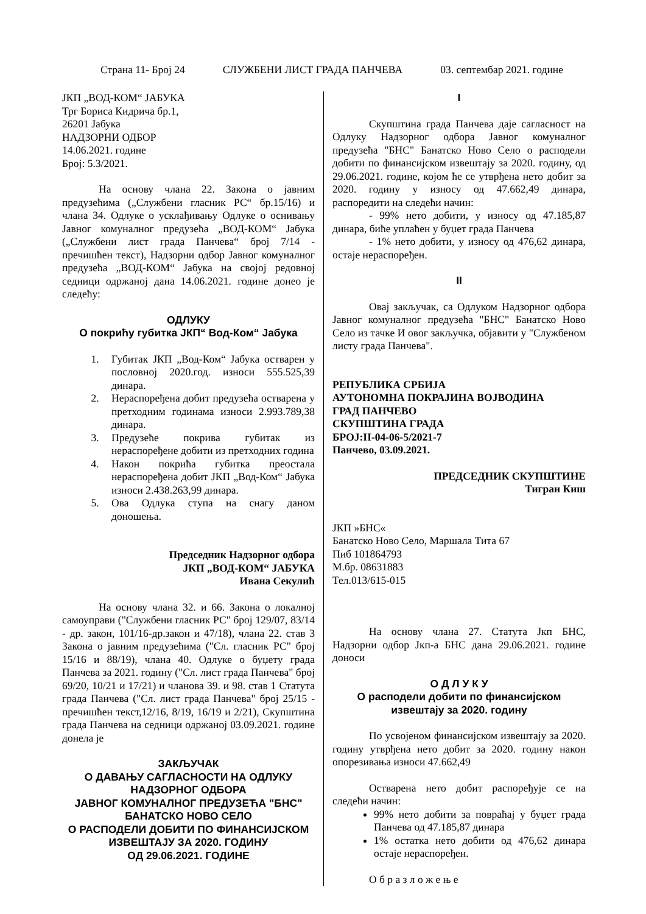Страна 11- Број 24 СЛУЖБЕНИ ЛИСТ ГРАДА ПАНЧЕВА 03. септембар 2021. године
ЈКП „ВОД-КОМ“ ЈАБУКА
Трг Бориса Кидрича бр.1,
26201 Јабука
НАДЗОРНИ ОДБОР
14.06.2021. године
Број: 5.3/2021.
На основу члана 22. Закона о јавним предузећима („Службени гласник РС“ бр.15/16) и члана 34. Одлуке о усклађивању Одлуке о оснивању Јавног комуналног предузећа „ВОД-КОМ“ Јабука („Службени лист града Панчева“ број 7/14 - пречишћен текст), Надзорни одбор Јавног комуналног предузећа „ВОД-КОМ“ Јабука на својој редовној седници одржаној дана 14.06.2021. године донео је следећу:
ОДЛУКУ
О покрићу губитка ЈКП“ Вод-Ком“ Јабука
1. Губитак ЈКП „Вод-Ком“ Јабука остварен у пословној 2020.год. износи 555.525,39 динара.
2. Нераспоређена добит предузећа остварена у претходним годинама износи 2.993.789,38 динара.
3. Предузеће покрива губитак из нераспоређене добити из претходних година
4. Након покрића губитка преостала нераспоређена добит ЈКП „Вод-Ком“ Јабука износи 2.438.263,99 динара.
5. Ова Одлука ступа на снагу даном доношења.
Председник Надзорног одбора
ЈКП „ВОД-КОМ“ ЈАБУКА
Ивана Секулић
На основу члана 32. и 66. Закона о локалној самоуправи ("Службени гласник РС" број 129/07, 83/14 - др. закон, 101/16-др.закон и 47/18), члана 22. став 3 Закона о јавним предузећима ("Сл. гласник РС" број 15/16 и 88/19), члана 40. Одлуке о буџету града Панчева за 2021. годину ("Сл. лист града Панчева" број 69/20, 10/21 и 17/21) и чланова 39. и 98. став 1 Статута града Панчева ("Сл. лист града Панчева" број 25/15 - пречишћен текст,12/16, 8/19, 16/19 и 2/21), Скупштина града Панчева на седници одржаној 03.09.2021. године донела је
ЗАКЉУЧАК
О ДАВАЊУ САГЛАСНОСТИ НА ОДЛУКУ НАДЗОРНОГ ОДБОРА
ЈАВНОГ КОМУНАЛНОГ ПРЕДУЗЕЋА "БНС" БАНАТСКО НОВО СЕЛО
О РАСПОДЕЛИ ДОБИТИ ПО ФИНАНСИЈСКОМ ИЗВЕШТАЈУ ЗА 2020. ГОДИНУ
ОД 29.06.2021. ГОДИНЕ
I
Скупштина града Панчева даје сагласност на Одлуку Надзорног одбора Јавног комуналног предузећа "БНС" Банатско Ново Село о расподели добити по финансијском извештају за 2020. годину, од 29.06.2021. године, којом ће се утврђена нето добит за 2020. годину у износу од 47.662,49 динара, распоредити на следећи начин:
- 99% нето добити, у износу од 47.185,87 динара, биће уплаћен у буџет града Панчева
- 1% нето добити, у износу од 476,62 динара, остаје нераспоређен.
II
Овај закључак, са Одлуком Надзорног одбора Јавног комуналног предузећа "БНС" Банатско Ново Село из тачке И овог закључка, објавити у "Службеном листу града Панчева".
РЕПУБЛИКА СРБИЈА
АУТОНОМНА ПОКРАЈИНА ВОЈВОДИНА
ГРАД ПАНЧЕВО
СКУПШТИНА ГРАДА
БРОЈ:II-04-06-5/2021-7
Панчево, 03.09.2021.
ПРЕДСЕДНИК СКУПШТИНЕ
Тигран Киш
ЈКП »БНС«
Банатско Ново Село, Маршала Тита 67
Пиб 101864793
М.бр. 08631883
Тел.013/615-015
На основу члана 27. Статута Јкп БНС, Надзорни одбор Јкп-а БНС дана 29.06.2021. године доноси
О Д Л У К У
О расподели добити по финансијском извештају за 2020. годину
По усвојеном финансијском извештају за 2020. годину утврђена нето добит за 2020. годину након опорезивања износи 47.662,49
Остварена нето добит распоређује се на следећи начин:
99% нето добити за повраћај у буџет града Панчева од 47.185,87 динара
1% остатка нето добити од 476,62 динара остаје нераспоређен.
О б р а з л о ж е њ е